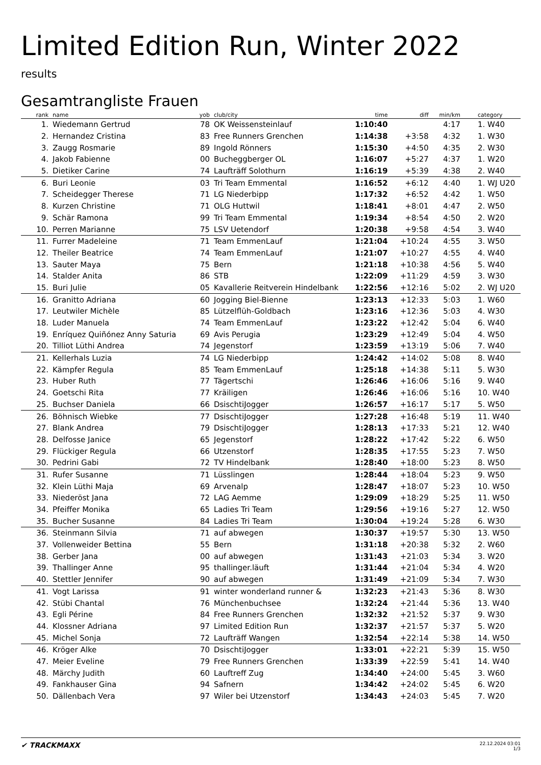Limited Edition Run, Winter 2022
results
Gesamtrangliste Frauen
| rank | name | yob | club/city | time | diff | min/km | category |
| --- | --- | --- | --- | --- | --- | --- | --- |
| 1. | Wiedemann Gertrud | 78 | OK Weissensteinlauf | 1:10:40 | | 4:17 | 1. W40 |
| 2. | Hernandez Cristina | 83 | Free Runners Grenchen | 1:14:38 | +3:58 | 4:32 | 1. W30 |
| 3. | Zaugg Rosmarie | 89 | Ingold Rönners | 1:15:30 | +4:50 | 4:35 | 2. W30 |
| 4. | Jakob Fabienne | 00 | Bucheggberger OL | 1:16:07 | +5:27 | 4:37 | 1. W20 |
| 5. | Dietiker Carine | 74 | Laufträff Solothurn | 1:16:19 | +5:39 | 4:38 | 2. W40 |
| 6. | Buri Leonie | 03 | Tri Team Emmental | 1:16:52 | +6:12 | 4:40 | 1. WJ U20 |
| 7. | Scheidegger Therese | 71 | LG Niederbipp | 1:17:32 | +6:52 | 4:42 | 1. W50 |
| 8. | Kurzen Christine | 71 | OLG Huttwil | 1:18:41 | +8:01 | 4:47 | 2. W50 |
| 9. | Schär Ramona | 99 | Tri Team Emmental | 1:19:34 | +8:54 | 4:50 | 2. W20 |
| 10. | Perren Marianne | 75 | LSV Uetendorf | 1:20:38 | +9:58 | 4:54 | 3. W40 |
| 11. | Furrer Madeleine | 71 | Team EmmenLauf | 1:21:04 | +10:24 | 4:55 | 3. W50 |
| 12. | Theiler Beatrice | 74 | Team EmmenLauf | 1:21:07 | +10:27 | 4:55 | 4. W40 |
| 13. | Sauter Maya | 75 | Bern | 1:21:18 | +10:38 | 4:56 | 5. W40 |
| 14. | Stalder Anita | 86 | STB | 1:22:09 | +11:29 | 4:59 | 3. W30 |
| 15. | Buri Julie | 05 | Kavallerie Reitverein Hindelbank | 1:22:56 | +12:16 | 5:02 | 2. WJ U20 |
| 16. | Granitto Adriana | 60 | Jogging Biel-Bienne | 1:23:13 | +12:33 | 5:03 | 1. W60 |
| 17. | Leutwiler Michèle | 85 | Lützelflüh-Goldbach | 1:23:16 | +12:36 | 5:03 | 4. W30 |
| 18. | Luder Manuela | 74 | Team EmmenLauf | 1:23:22 | +12:42 | 5:04 | 6. W40 |
| 19. | Enríquez Quiñónez Anny Saturia | 69 | Avis Perugia | 1:23:29 | +12:49 | 5:04 | 4. W50 |
| 20. | Tilliot Lüthi Andrea | 74 | Jegenstorf | 1:23:59 | +13:19 | 5:06 | 7. W40 |
| 21. | Kellerhals Luzia | 74 | LG Niederbipp | 1:24:42 | +14:02 | 5:08 | 8. W40 |
| 22. | Kämpfer Regula | 85 | Team EmmenLauf | 1:25:18 | +14:38 | 5:11 | 5. W30 |
| 23. | Huber Ruth | 77 | Tägertschi | 1:26:46 | +16:06 | 5:16 | 9. W40 |
| 24. | Goetschi Rita | 77 | Kräiligen | 1:26:46 | +16:06 | 5:16 | 10. W40 |
| 25. | Buchser Daniela | 66 | DsischtiJogger | 1:26:57 | +16:17 | 5:17 | 5. W50 |
| 26. | Böhnisch Wiebke | 77 | DsischtiJogger | 1:27:28 | +16:48 | 5:19 | 11. W40 |
| 27. | Blank Andrea | 79 | DsischtiJogger | 1:28:13 | +17:33 | 5:21 | 12. W40 |
| 28. | Delfosse Janice | 65 | Jegenstorf | 1:28:22 | +17:42 | 5:22 | 6. W50 |
| 29. | Flückiger Regula | 66 | Utzenstorf | 1:28:35 | +17:55 | 5:23 | 7. W50 |
| 30. | Pedrini Gabi | 72 | TV Hindelbank | 1:28:40 | +18:00 | 5:23 | 8. W50 |
| 31. | Rufer Susanne | 71 | Lüsslingen | 1:28:44 | +18:04 | 5:23 | 9. W50 |
| 32. | Klein Lüthi Maja | 69 | Arvenalp | 1:28:47 | +18:07 | 5:23 | 10. W50 |
| 33. | Niederöst Jana | 72 | LAG Aemme | 1:29:09 | +18:29 | 5:25 | 11. W50 |
| 34. | Pfeiffer Monika | 65 | Ladies Tri Team | 1:29:56 | +19:16 | 5:27 | 12. W50 |
| 35. | Bucher Susanne | 84 | Ladies Tri Team | 1:30:04 | +19:24 | 5:28 | 6. W30 |
| 36. | Steinmann Silvia | 71 | auf abwegen | 1:30:37 | +19:57 | 5:30 | 13. W50 |
| 37. | Vollenweider Bettina | 55 | Bern | 1:31:18 | +20:38 | 5:32 | 2. W60 |
| 38. | Gerber Jana | 00 | auf abwegen | 1:31:43 | +21:03 | 5:34 | 3. W20 |
| 39. | Thallinger Anne | 95 | thallinger.läuft | 1:31:44 | +21:04 | 5:34 | 4. W20 |
| 40. | Stettler Jennifer | 90 | auf abwegen | 1:31:49 | +21:09 | 5:34 | 7. W30 |
| 41. | Vogt Larissa | 91 | winter wonderland runner & | 1:32:23 | +21:43 | 5:36 | 8. W30 |
| 42. | Stübi Chantal | 76 | Münchenbuchsee | 1:32:24 | +21:44 | 5:36 | 13. W40 |
| 43. | Egli Périne | 84 | Free Runners Grenchen | 1:32:32 | +21:52 | 5:37 | 9. W30 |
| 44. | Klossner Adriana | 97 | Limited Edition Run | 1:32:37 | +21:57 | 5:37 | 5. W20 |
| 45. | Michel Sonja | 72 | Laufträff Wangen | 1:32:54 | +22:14 | 5:38 | 14. W50 |
| 46. | Kröger Alke | 70 | DsischtiJogger | 1:33:01 | +22:21 | 5:39 | 15. W50 |
| 47. | Meier Eveline | 79 | Free Runners Grenchen | 1:33:39 | +22:59 | 5:41 | 14. W40 |
| 48. | Märchy Judith | 60 | Lauftreff Zug | 1:34:40 | +24:00 | 5:45 | 3. W60 |
| 49. | Fankhauser Gina | 94 | Safnern | 1:34:42 | +24:02 | 5:45 | 6. W20 |
| 50. | Dällenbach Vera | 97 | Wiler bei Utzenstorf | 1:34:43 | +24:03 | 5:45 | 7. W20 |
✔ TRACKMAXX
22.12.2024 03:01
1/3